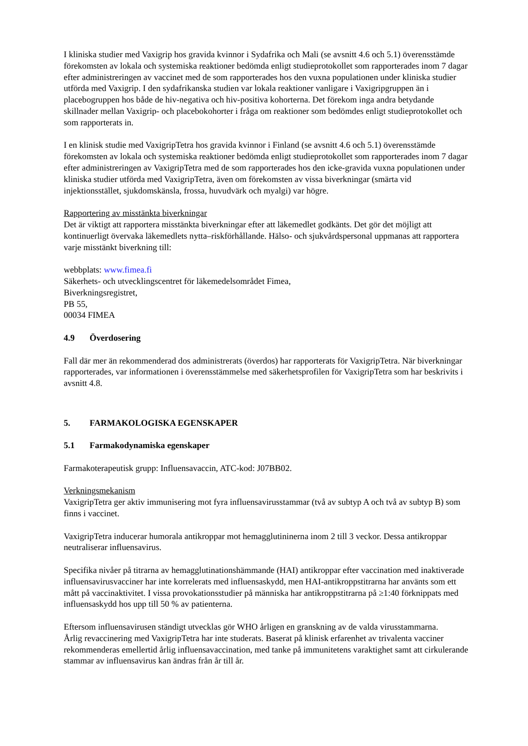I kliniska studier med Vaxigrip hos gravida kvinnor i Sydafrika och Mali (se avsnitt 4.6 och 5.1) överensstämde förekomsten av lokala och systemiska reaktioner bedömda enligt studieprotokollet som rapporterades inom 7 dagar efter administreringen av vaccinet med de som rapporterades hos den vuxna populationen under kliniska studier utförda med Vaxigrip. I den sydafrikanska studien var lokala reaktioner vanligare i Vaxigripgruppen än i placebogruppen hos både de hiv-negativa och hiv-positiva kohorterna. Det förekom inga andra betydande skillnader mellan Vaxigrip- och placebokohorter i fråga om reaktioner som bedömdes enligt studieprotokollet och som rapporterats in.
I en klinisk studie med VaxigripTetra hos gravida kvinnor i Finland (se avsnitt 4.6 och 5.1) överensstämde förekomsten av lokala och systemiska reaktioner bedömda enligt studieprotokollet som rapporterades inom 7 dagar efter administreringen av VaxigripTetra med de som rapporterades hos den icke-gravida vuxna populationen under kliniska studier utförda med VaxigripTetra, även om förekomsten av vissa biverkningar (smärta vid injektionsstället, sjukdomskänsla, frossa, huvudvärk och myalgi) var högre.
Rapportering av misstänkta biverkningar
Det är viktigt att rapportera misstänkta biverkningar efter att läkemedlet godkänts. Det gör det möjligt att kontinuerligt övervaka läkemedlets nytta–riskförhållande. Hälso- och sjukvårdspersonal uppmanas att rapportera varje misstänkt biverkning till:
webbplats: www.fimea.fi
Säkerhets- och utvecklingscentret för läkemedelsområdet Fimea,
Biverkningsregistret,
PB 55,
00034 FIMEA
4.9 Överdosering
Fall där mer än rekommenderad dos administrerats (överdos) har rapporterats för VaxigripTetra. När biverkningar rapporterades, var informationen i överensstämmelse med säkerhetsprofilen för VaxigripTetra som har beskrivits i avsnitt 4.8.
5. FARMAKOLOGISKA EGENSKAPER
5.1 Farmakodynamiska egenskaper
Farmakoterapeutisk grupp: Influensavaccin, ATC-kod: J07BB02.
Verkningsmekanism
VaxigripTetra ger aktiv immunisering mot fyra influensavirusstammar (två av subtyp A och två av subtyp B) som finns i vaccinet.
VaxigripTetra inducerar humorala antikroppar mot hemagglutininerna inom 2 till 3 veckor. Dessa antikroppar neutraliserar influensavirus.
Specifika nivåer på titrarna av hemagglutinationshämmande (HAI) antikroppar efter vaccination med inaktiverade influensavirusvacciner har inte korrelerats med influensaskydd, men HAI-antikroppstitrarna har använts som ett mått på vaccinaktivitet. I vissa provokationsstudier på människa har antikroppstitrarna på ≥1:40 förknippats med influensaskydd hos upp till 50 % av patienterna.
Eftersom influensavirusen ständigt utvecklas gör WHO årligen en granskning av de valda virusstammarna.
Årlig revaccinering med VaxigripTetra har inte studerats. Baserat på klinisk erfarenhet av trivalenta vacciner rekommenderas emellertid årlig influensavaccination, med tanke på immunitetens varaktighet samt att cirkulerande stammar av influensavirus kan ändras från år till år.